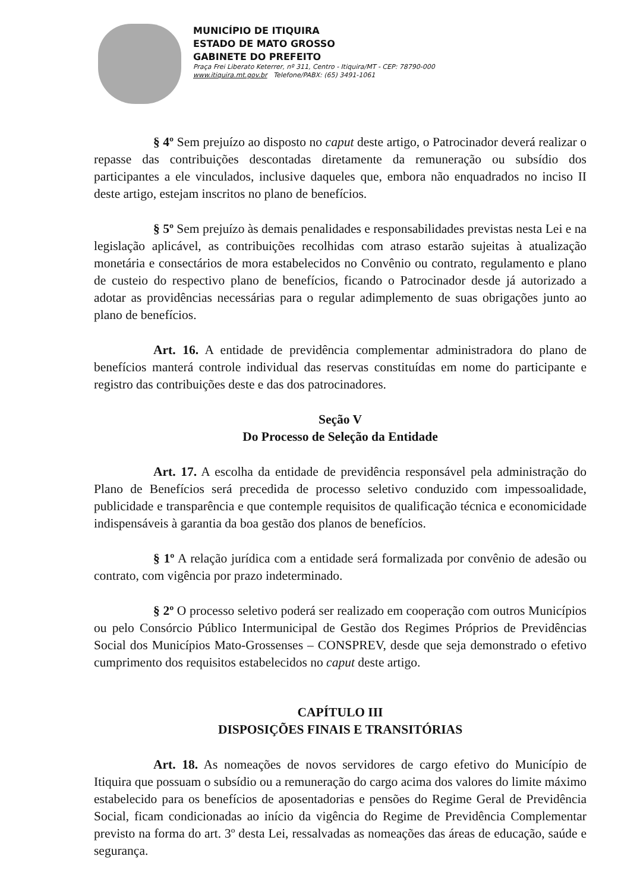MUNICÍPIO DE ITIQUIRA
ESTADO DE MATO GROSSO
GABINETE DO PREFEITO
Praça Frei Liberato Keterrer, nº 311, Centro - Itiquira/MT - CEP: 78790-000
www.itiquira.mt.gov.br Telefone/PABX: (65) 3491-1061
§ 4º Sem prejuízo ao disposto no caput deste artigo, o Patrocinador deverá realizar o repasse das contribuições descontadas diretamente da remuneração ou subsídio dos participantes a ele vinculados, inclusive daqueles que, embora não enquadrados no inciso II deste artigo, estejam inscritos no plano de benefícios.
§ 5º Sem prejuízo às demais penalidades e responsabilidades previstas nesta Lei e na legislação aplicável, as contribuições recolhidas com atraso estarão sujeitas à atualização monetária e consectários de mora estabelecidos no Convênio ou contrato, regulamento e plano de custeio do respectivo plano de benefícios, ficando o Patrocinador desde já autorizado a adotar as providências necessárias para o regular adimplemento de suas obrigações junto ao plano de benefícios.
Art. 16. A entidade de previdência complementar administradora do plano de benefícios manterá controle individual das reservas constituídas em nome do participante e registro das contribuições deste e das dos patrocinadores.
Seção V
Do Processo de Seleção da Entidade
Art. 17. A escolha da entidade de previdência responsável pela administração do Plano de Benefícios será precedida de processo seletivo conduzido com impessoalidade, publicidade e transparência e que contemple requisitos de qualificação técnica e economicidade indispensáveis à garantia da boa gestão dos planos de benefícios.
§ 1º A relação jurídica com a entidade será formalizada por convênio de adesão ou contrato, com vigência por prazo indeterminado.
§ 2º O processo seletivo poderá ser realizado em cooperação com outros Municípios ou pelo Consórcio Público Intermunicipal de Gestão dos Regimes Próprios de Previdências Social dos Municípios Mato-Grossenses – CONSPREV, desde que seja demonstrado o efetivo cumprimento dos requisitos estabelecidos no caput deste artigo.
CAPÍTULO III
DISPOSIÇÕES FINAIS E TRANSITÓRIAS
Art. 18. As nomeações de novos servidores de cargo efetivo do Município de Itiquira que possuam o subsídio ou a remuneração do cargo acima dos valores do limite máximo estabelecido para os benefícios de aposentadorias e pensões do Regime Geral de Previdência Social, ficam condicionadas ao início da vigência do Regime de Previdência Complementar previsto na forma do art. 3º desta Lei, ressalvadas as nomeações das áreas de educação, saúde e segurança.